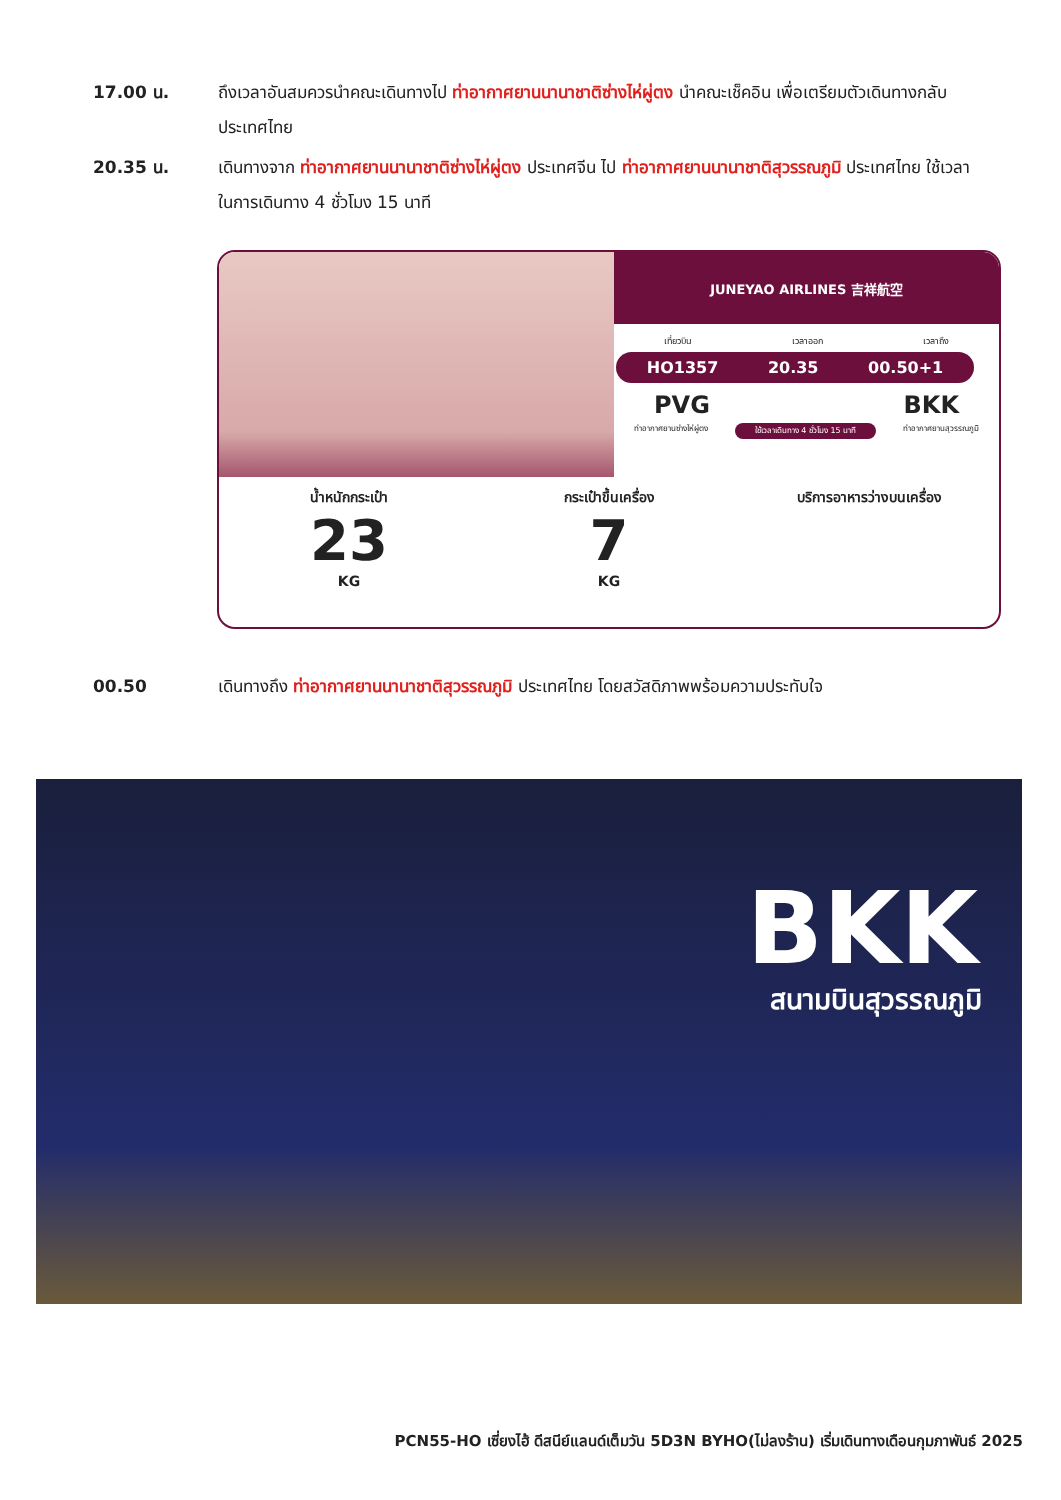17.00 น. ถึงเวลาอันสมควรนำคณะเดินทางไป ท่าอากาศยานนานาชาติซ่างไห่ผู่ตง นำคณะเช็คอิน เพื่อเตรียมตัวเดินทางกลับประเทศไทย
20.35 น. เดินทางจาก ท่าอากาศยานนานาชาติซ่างไห่ผู่ตง ประเทศจีน ไป ท่าอากาศยานนานาชาติสุวรรณภูมิ ประเทศไทย ใช้เวลาในการเดินทาง 4 ชั่วโมง 15 นาที
JUNEYAO AIRLINES 吉祥航空
เที่ยวบิน เวลาออก เวลาถึง
HO1357 20.35 00.50+1
PVG BKK
ท่าอากาศยานซ่างไห่ผู่ตง ใช้เวลาเดินทาง 4 ชั่วโมง 15 นาที ท่าอากาศยานสุวรรณภูมิ
น้ำหนักกระเป๋า
23
KG
กระเป๋าขึ้นเครื่อง
7
KG
บริการอาหารว่างบนเครื่อง
00.50 เดินทางถึง ท่าอากาศยานนานาชาติสุวรรณภูมิ ประเทศไทย โดยสวัสดิภาพพร้อมความประทับใจ
BKK
สนามบินสุวรรณภูมิ
PCN55-HO เซี่ยงไฮ้ ดีสนีย์แลนด์เต็มวัน 5D3N BYHO(ไม่ลงร้าน) เริ่มเดินทางเดือนกุมภาพันธ์ 2025